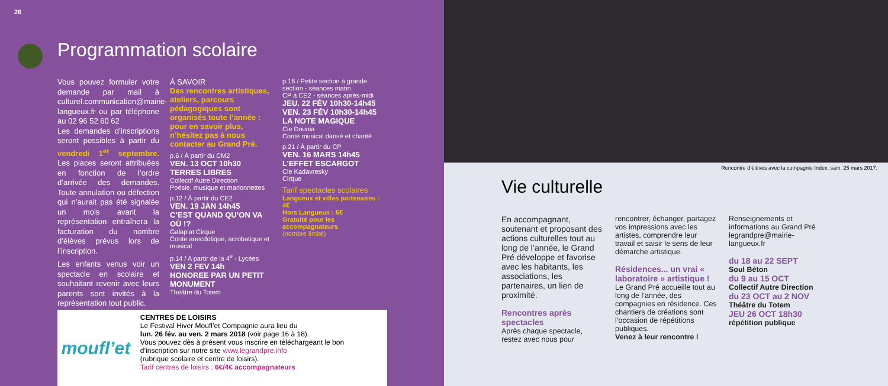26
Programmation scolaire
Vous pouvez formuler votre demande par mail à culturel.communication@mairie-langueux.fr ou par téléphone au 02 96 52 60 62
Les demandes d’inscriptions seront possibles à partir du vendredi 1<sup>er</sup> septembre. Les places seront attribuées en fonction de l’ordre d’arrivée des demandes. Toute annulation ou défection qui n’aurait pas été signalée un mois avant la représentation entraînera la facturation du nombre d’élèves prévus lors de l’inscription.
Les enfants venus voir un spectacle en scolaire et souhaitant revenir avec leurs parents sont invités à la représentation tout public.
Á SAVOIR
Des rencontres artistiques, ateliers, parcours pédagogiques sont organisés toute l’année : pour en savoir plus, n’hésitez pas à nous contacter au Grand Pré.
p.6 / À partir du CM2
VEN. 13 OCT 10h30
TERRES LIBRES
Collectif Autre Direction
Poésie, musique et marionnettes
p.12 / À partir du CE2
VEN. 19 JAN 14h45
C’EST QUAND QU’ON VA OÙ !?
Galapiat Cirque
Conte anecdotique, acrobatique et musical
p.14 / A partir de la 4<sup>e</sup> - Lycées
VEN 2 FEV 14h
HONOREE PAR UN PETIT MONUMENT
Théâtre du Totem
p.16 / Petite section à grande section - séances matin
CP à CE2 - séances après-midi
JEU. 22 FÉV 10h30-14h45
VEN. 23 FÉV 10h30-14h45
LA NOTE MAGIQUE
Cie Dounia
Conte musical dansé et chanté
p.21 / À partir du CP
VEN. 16 MARS 14h45
L’EFFET ESCARGOT
Cie Kadavresky
Cirque
Tarif spectacles scolaires
Langueux et villes partenaires : 4€
Hors Langueux : 6€
Gratuité pour les accompagnateurs
(nombre limité)
moufl’et
CENTRES DE LOISIRS
Le Festival Hiver Moufl’et Compagnie aura lieu du
lun. 26 fév. au ven. 2 mars 2018 (voir page 16 à 18).
Vous pouvez dès à présent vous inscrire en téléchargeant le bon d’inscription sur notre site www.legrandpre.info
(rubrique scolaire et centre de loisirs).
Tarif centres de loisirs : 6€/4€ accompagnateurs
Rencontre d’élèves avec la compagnie Index, sam. 25 mars 2017.
Vie culturelle
En accompagnant, soutenant et proposant des actions culturelles tout au long de l’année, le Grand Pré développe et favorise avec les habitants, les associations, les partenaires, un lien de proximité.
Rencontres après spectacles
Après chaque spectacle, restez avec nous pour
rencontrer, échanger, partagez vos impressions avec les artistes, comprendre leur travail et saisir le sens de leur démarche artistique.
Résidences... un vrai « laboratoire » artistique !
Le Grand Pré accueille tout au long de l’année, des compagnies en résidence. Ces chantiers de créations sont l’occasion de répétitions publiques.
Venez à leur rencontre !
Renseignements et informations au Grand Pré legrandpre@mairie-langueux.fr
du 18 au 22 SEPT
Soul Béton
du 9 au 15 OCT
Collectif Autre Direction
du 23 OCT au 2 NOV
Théâtre du Totem
JEU 26 OCT 18h30
répétition publique